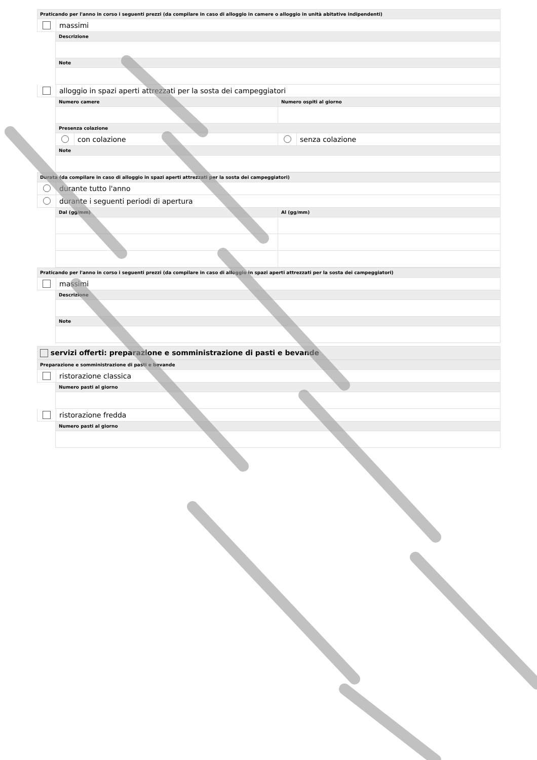Praticando per l'anno in corso i seguenti prezzi (da compilare in caso di alloggio in camere o alloggio in unità abitative indipendenti)
massimi
Descrizione
Note
alloggio in spazi aperti attrezzati per la sosta dei campeggiatori
Numero camere Numero ospiti al giorno
Presenza colazione
con colazione senza colazione
Note
Durata (da compilare in caso di alloggio in spazi aperti attrezzati per la sosta dei campeggiatori)
durante tutto l'anno
durante i seguenti periodi di apertura
Dal (gg/mm) Al (gg/mm)
Praticando per l'anno in corso i seguenti prezzi (da compilare in caso di alloggio in spazi aperti attrezzati per la sosta dei campeggiatori)
massimi
Descrizione
Note
servizi offerti: preparazione e somministrazione di pasti e bevande
Preparazione e somministrazione di pasti e bevande
ristorazione classica
Numero pasti al giorno
ristorazione fredda
Numero pasti al giorno